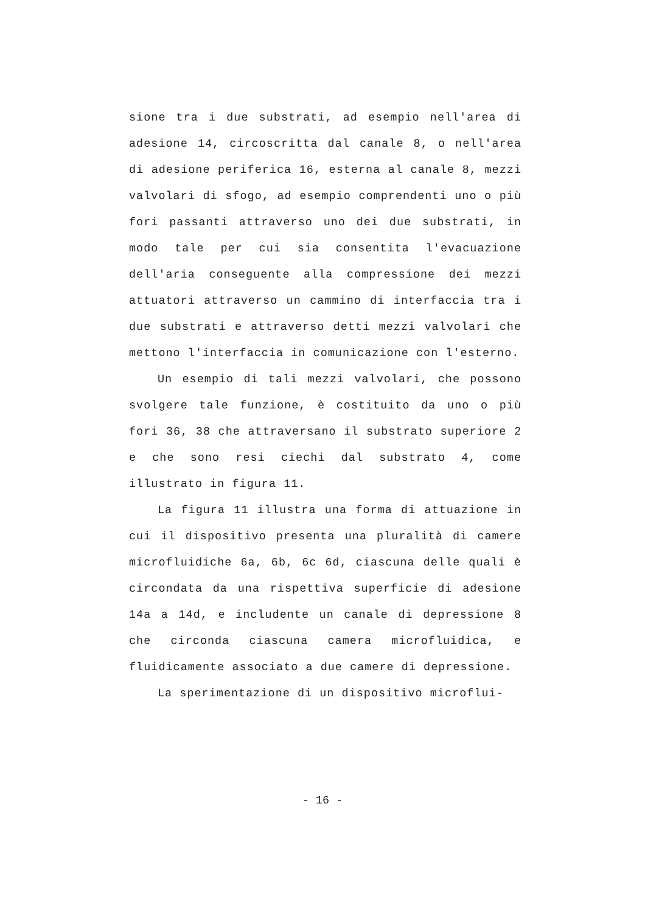sione tra i due substrati, ad esempio nell'area di adesione 14, circoscritta dal canale 8, o nell'area di adesione periferica 16, esterna al canale 8, mezzi valvolari di sfogo, ad esempio comprendenti uno o più fori passanti attraverso uno dei due substrati, in modo tale per cui sia consentita l'evacuazione dell'aria conseguente alla compressione dei mezzi attuatori attraverso un cammino di interfaccia tra i due substrati e attraverso detti mezzi valvolari che mettono l'interfaccia in comunicazione con l'esterno.
Un esempio di tali mezzi valvolari, che possono svolgere tale funzione, è costituito da uno o più fori 36, 38 che attraversano il substrato superiore 2 e che sono resi ciechi dal substrato 4, come illustrato in figura 11.
La figura 11 illustra una forma di attuazione in cui il dispositivo presenta una pluralità di camere microfluidiche 6a, 6b, 6c 6d, ciascuna delle quali è circondata da una rispettiva superficie di adesione 14a a 14d, e includente un canale di depressione 8 che circonda ciascuna camera microfluidica, e fluidicamente associato a due camere di depressione.
La sperimentazione di un dispositivo microflui-
- 16 -